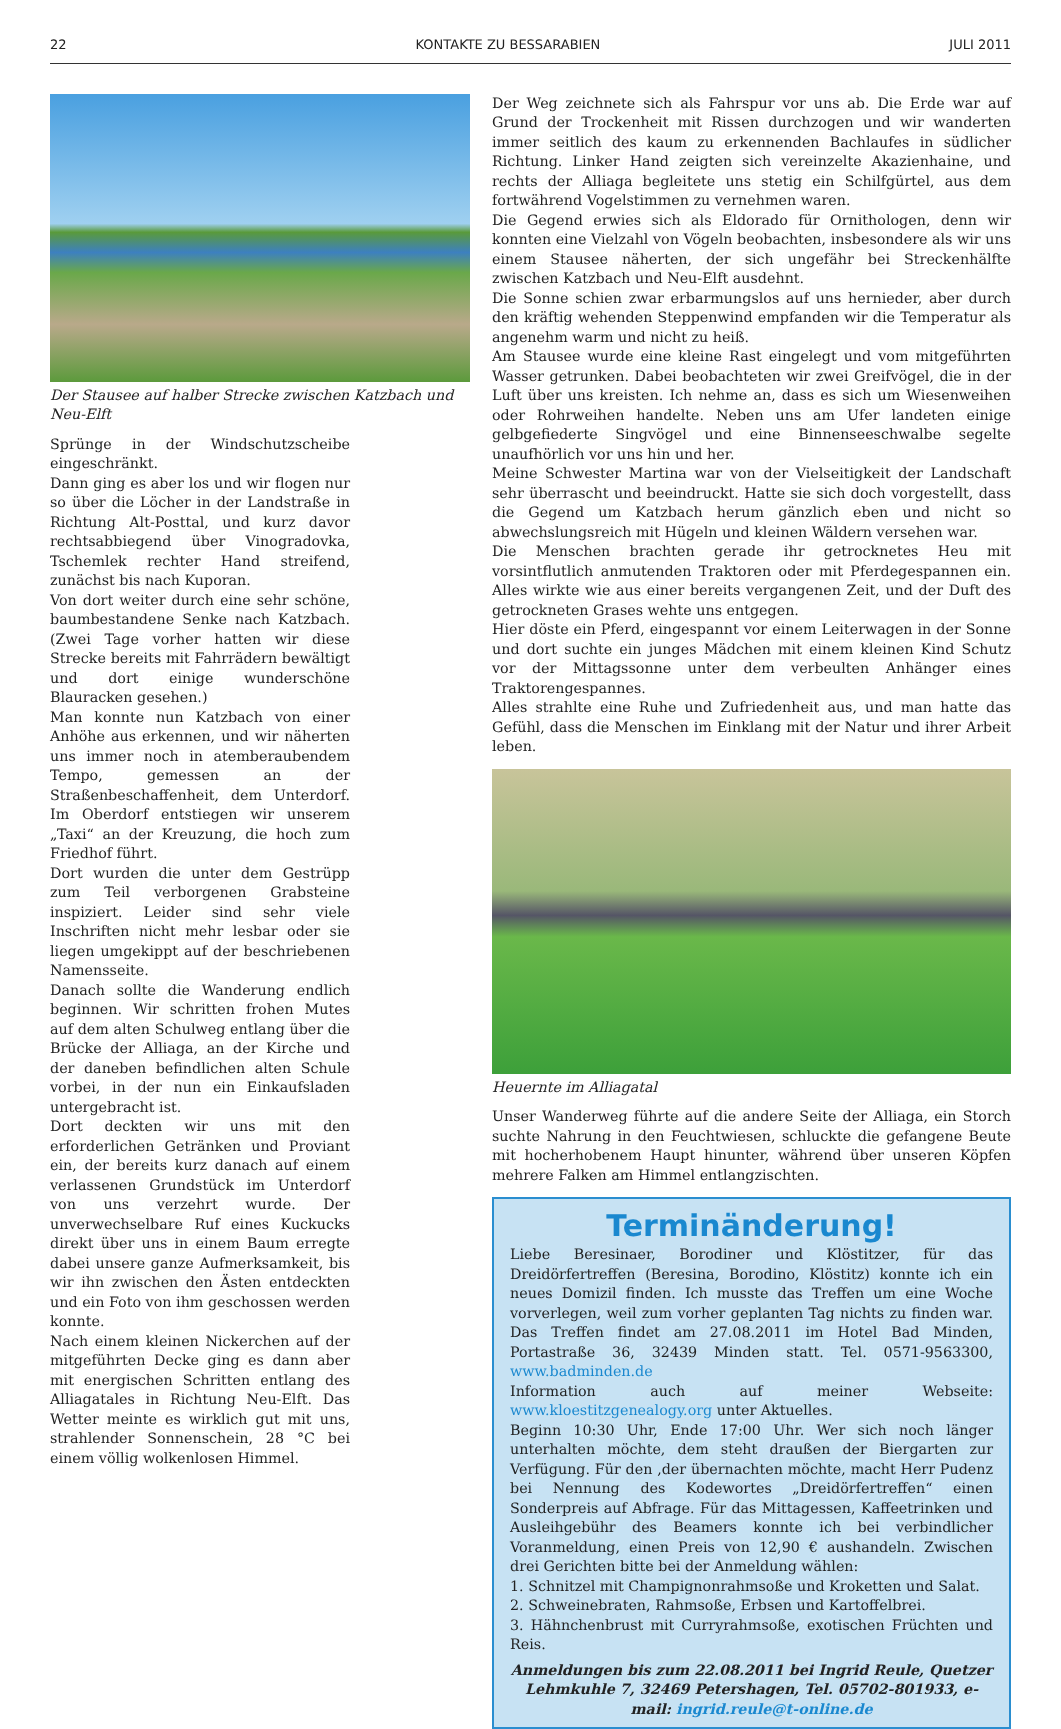22 KONTAKTE ZU BESSARABIEN JULI 2011
Der Stausee auf halber Strecke zwischen Katzbach und Neu-Elft
Sprünge in der Windschutzscheibe eingeschränkt.
Dann ging es aber los und wir flogen nur so über die Löcher in der Landstraße in Richtung Alt-Posttal, und kurz davor rechtsabbiegend über Vinogradovka, Tschemlek rechter Hand streifend, zunächst bis nach Kuporan.
Von dort weiter durch eine sehr schöne, baumbestandene Senke nach Katzbach. (Zwei Tage vorher hatten wir diese Strecke bereits mit Fahrrädern bewältigt und dort einige wunderschöne Blauracken gesehen.)
Man konnte nun Katzbach von einer Anhöhe aus erkennen, und wir näherten uns immer noch in atemberaubendem Tempo, gemessen an der Straßenbeschaffenheit, dem Unterdorf. Im Oberdorf entstiegen wir unserem „Taxi“ an der Kreuzung, die hoch zum Friedhof führt.
Dort wurden die unter dem Gestrüpp zum Teil verborgenen Grabsteine inspiziert. Leider sind sehr viele Inschriften nicht mehr lesbar oder sie liegen umgekippt auf der beschriebenen Namensseite.
Danach sollte die Wanderung endlich beginnen. Wir schritten frohen Mutes auf dem alten Schulweg entlang über die Brücke der Alliaga, an der Kirche und der daneben befindlichen alten Schule vorbei, in der nun ein Einkaufsladen untergebracht ist.
Dort deckten wir uns mit den erforderlichen Getränken und Proviant ein, der bereits kurz danach auf einem verlassenen Grundstück im Unterdorf von uns verzehrt wurde. Der unverwechselbare Ruf eines Kuckucks direkt über uns in einem Baum erregte dabei unsere ganze Aufmerksamkeit, bis wir ihn zwischen den Ästen entdeckten und ein Foto von ihm geschossen werden konnte.
Nach einem kleinen Nickerchen auf der mitgeführten Decke ging es dann aber mit energischen Schritten entlang des Alliagatales in Richtung Neu-Elft. Das Wetter meinte es wirklich gut mit uns, strahlender Sonnenschein, 28 °C bei einem völlig wolkenlosen Himmel.
Der Weg zeichnete sich als Fahrspur vor uns ab. Die Erde war auf Grund der Trockenheit mit Rissen durchzogen und wir wanderten immer seitlich des kaum zu erkennenden Bachlaufes in südlicher Richtung. Linker Hand zeigten sich vereinzelte Akazienhaine, und rechts der Alliaga begleitete uns stetig ein Schilfgürtel, aus dem fortwährend Vogelstimmen zu vernehmen waren.
Die Gegend erwies sich als Eldorado für Ornithologen, denn wir konnten eine Vielzahl von Vögeln beobachten, insbesondere als wir uns einem Stausee näherten, der sich ungefähr bei Streckenhälfte zwischen Katzbach und Neu-Elft ausdehnt.
Die Sonne schien zwar erbarmungslos auf uns hernieder, aber durch den kräftig wehenden Steppenwind empfanden wir die Temperatur als angenehm warm und nicht zu heiß.
Am Stausee wurde eine kleine Rast eingelegt und vom mitgeführten Wasser getrunken. Dabei beobachteten wir zwei Greifvögel, die in der Luft über uns kreisten. Ich nehme an, dass es sich um Wiesenweihen oder Rohrweihen handelte. Neben uns am Ufer landeten einige gelbgefiederte Singvögel und eine Binnenseeschwalbe segelte unaufhörlich vor uns hin und her.
Meine Schwester Martina war von der Vielseitigkeit der Landschaft sehr überrascht und beeindruckt. Hatte sie sich doch vorgestellt, dass die Gegend um Katzbach herum gänzlich eben und nicht so abwechslungsreich mit Hügeln und kleinen Wäldern versehen war.
Die Menschen brachten gerade ihr getrocknetes Heu mit vorsintflutlich anmutenden Traktoren oder mit Pferdegespannen ein. Alles wirkte wie aus einer bereits vergangenen Zeit, und der Duft des getrockneten Grases wehte uns entgegen.
Hier döste ein Pferd, eingespannt vor einem Leiterwagen in der Sonne und dort suchte ein junges Mädchen mit einem kleinen Kind Schutz vor der Mittagssonne unter dem verbeulten Anhänger eines Traktorengespannes.
Alles strahlte eine Ruhe und Zufriedenheit aus, und man hatte das Gefühl, dass die Menschen im Einklang mit der Natur und ihrer Arbeit leben.
Heuernte im Alliagatal
Unser Wanderweg führte auf die andere Seite der Alliaga, ein Storch suchte Nahrung in den Feuchtwiesen, schluckte die gefangene Beute mit hocherhobenem Haupt hinunter, während über unseren Köpfen mehrere Falken am Himmel entlangzischten.
Terminänderung!
Liebe Beresinaer, Borodiner und Klöstitzer, für das Dreidörfertreffen (Beresina, Borodino, Klöstitz) konnte ich ein neues Domizil finden. Ich musste das Treffen um eine Woche vorverlegen, weil zum vorher geplanten Tag nichts zu finden war. Das Treffen findet am 27.08.2011 im Hotel Bad Minden, Portastraße 36, 32439 Minden statt. Tel. 0571-9563300, www.badminden.de
Information auch auf meiner Webseite: www.kloestitzgenealogy.org unter Aktuelles.
Beginn 10:30 Uhr, Ende 17:00 Uhr. Wer sich noch länger unterhalten möchte, dem steht draußen der Biergarten zur Verfügung. Für den ,der übernachten möchte, macht Herr Pudenz bei Nennung des Kodewortes „Dreidörfertreffen“ einen Sonderpreis auf Abfrage. Für das Mittagessen, Kaffeetrinken und Ausleihgebühr des Beamers konnte ich bei verbindlicher Voranmeldung, einen Preis von 12,90 € aushandeln. Zwischen drei Gerichten bitte bei der Anmeldung wählen:
1. Schnitzel mit Champignonrahmsoße und Kroketten und Salat.
2. Schweinebraten, Rahmsoße, Erbsen und Kartoffelbrei.
3. Hähnchenbrust mit Curryrahmsoße, exotischen Früchten und Reis.
Anmeldungen bis zum 22.08.2011 bei Ingrid Reule, Quetzer Lehmkuhle 7, 32469 Petershagen, Tel. 05702-801933, e-mail: ingrid.reule@t-online.de